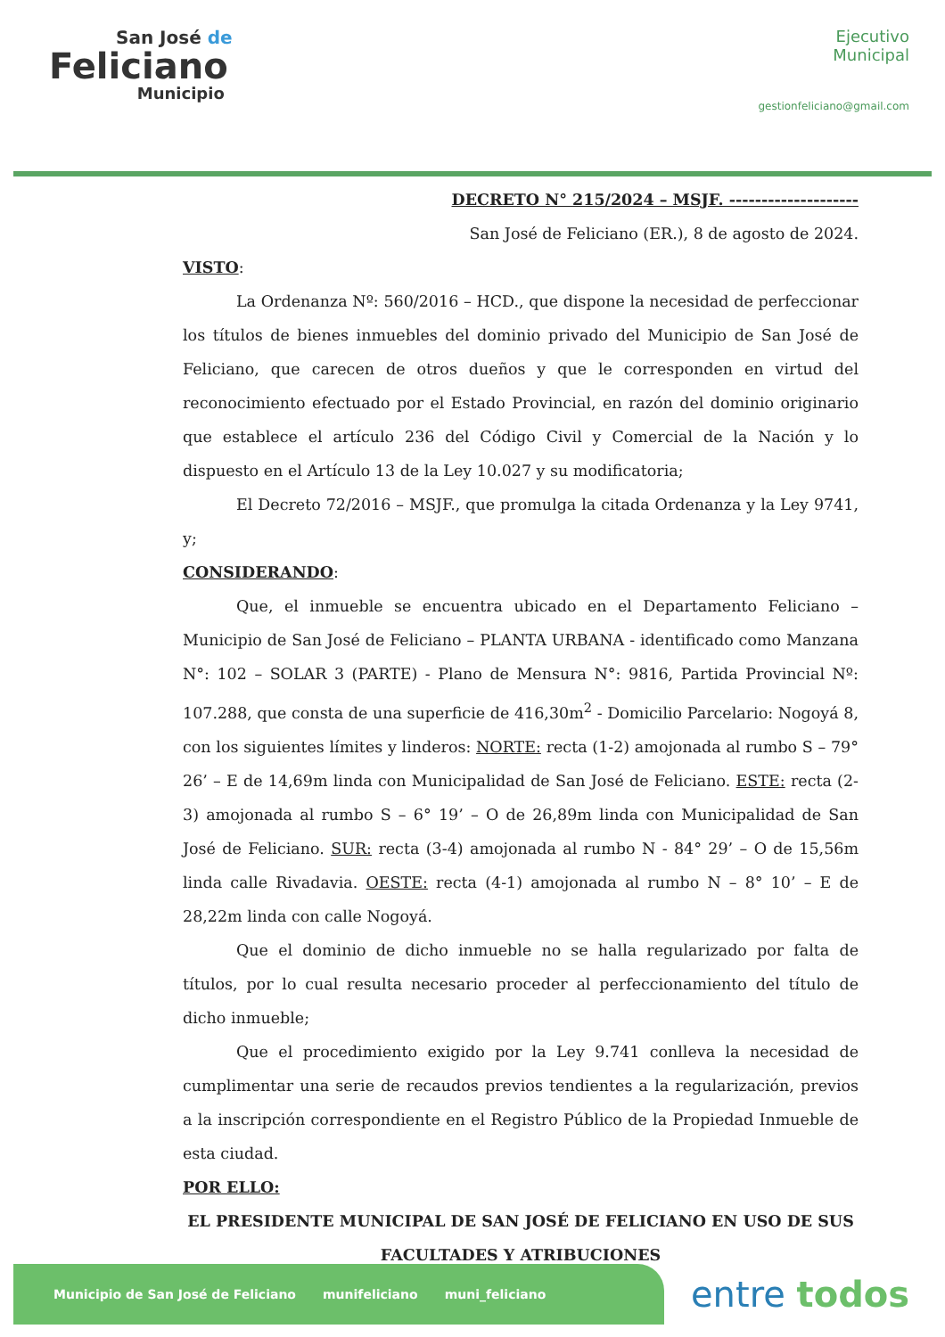San José de
Feliciano
Municipio
Ejecutivo
Municipal
gestionfeliciano@gmail.com
DECRETO N° 215/2024 – MSJF. --------------------
San José de Feliciano (ER.), 8 de agosto de 2024.
VISTO:
La Ordenanza Nº: 560/2016 – HCD., que dispone la necesidad de perfeccionar los títulos de bienes inmuebles del dominio privado del Municipio de San José de Feliciano, que carecen de otros dueños y que le corresponden en virtud del reconocimiento efectuado por el Estado Provincial, en razón del dominio originario que establece el artículo 236 del Código Civil y Comercial de la Nación y lo dispuesto en el Artículo 13 de la Ley 10.027 y su modificatoria;
El Decreto 72/2016 – MSJF., que promulga la citada Ordenanza y la Ley 9741, y;
CONSIDERANDO:
Que, el inmueble se encuentra ubicado en el Departamento Feliciano – Municipio de San José de Feliciano – PLANTA URBANA - identificado como Manzana N°: 102 – SOLAR 3 (PARTE) - Plano de Mensura N°: 9816, Partida Provincial Nº: 107.288, que consta de una superficie de 416,30m<sup>2</sup> - Domicilio Parcelario: Nogoyá 8, con los siguientes límites y linderos: NORTE: recta (1-2) amojonada al rumbo S – 79° 26’ – E de 14,69m linda con Municipalidad de San José de Feliciano. ESTE: recta (2-3) amojonada al rumbo S – 6° 19’ – O de 26,89m linda con Municipalidad de San José de Feliciano. SUR: recta (3-4) amojonada al rumbo N - 84° 29’ – O de 15,56m linda calle Rivadavia. OESTE: recta (4-1) amojonada al rumbo N – 8° 10’ – E de 28,22m linda con calle Nogoyá.
Que el dominio de dicho inmueble no se halla regularizado por falta de títulos, por lo cual resulta necesario proceder al perfeccionamiento del título de dicho inmueble;
Que el procedimiento exigido por la Ley 9.741 conlleva la necesidad de cumplimentar una serie de recaudos previos tendientes a la regularización, previos a la inscripción correspondiente en el Registro Público de la Propiedad Inmueble de esta ciudad.
POR ELLO:
EL PRESIDENTE MUNICIPAL DE SAN JOSÉ DE FELICIANO EN USO DE SUS FACULTADES Y ATRIBUCIONES
Municipio de San José de Feliciano munifeliciano muni_feliciano
entre todos